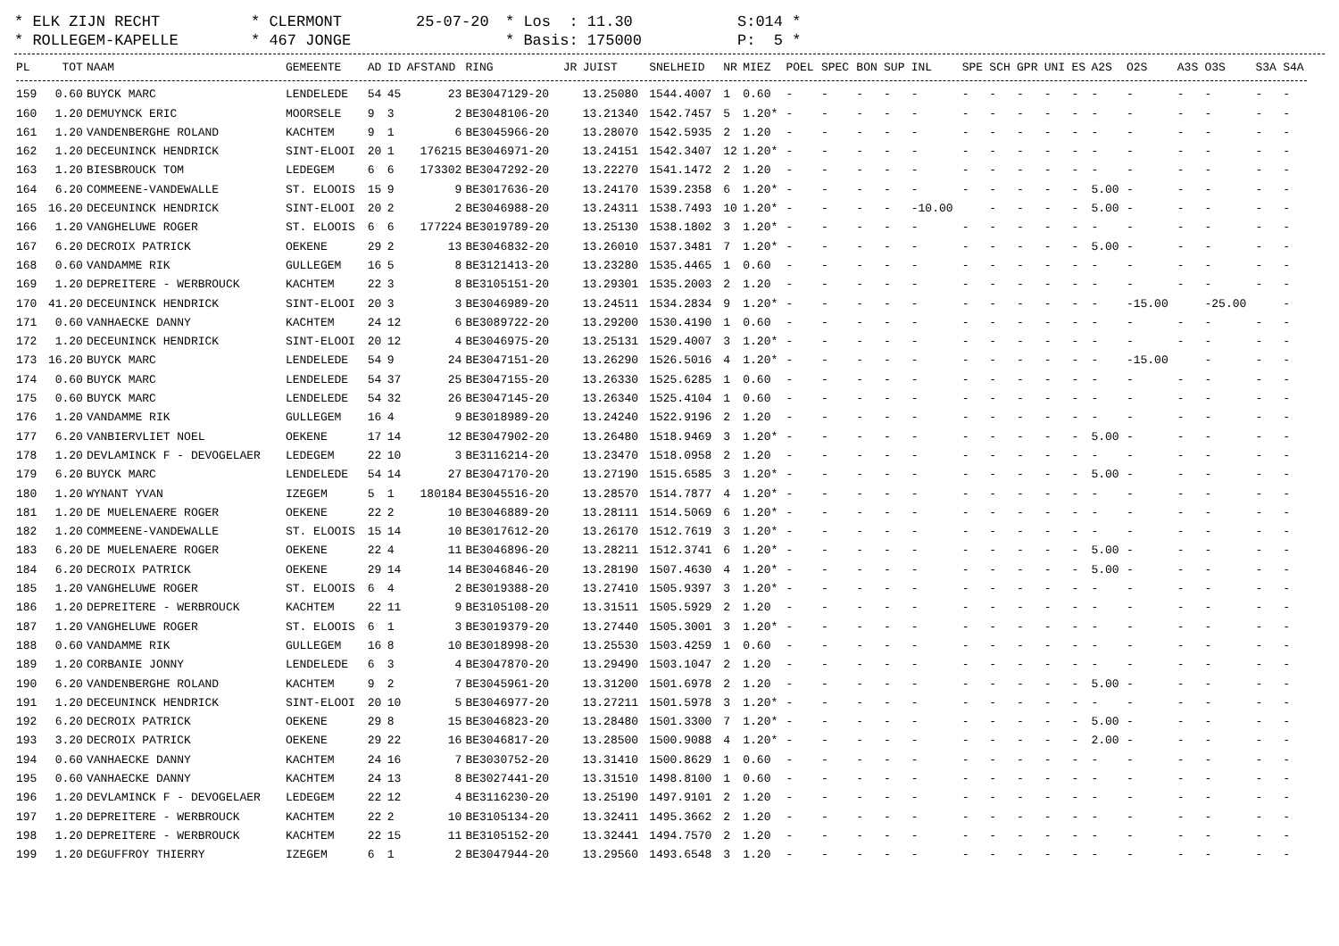* ELK ZIJN RECHT * CLERMONT 25-07-20 * Los : 11.30 S:014 * * ROLLEGEM-KAPELLE * 467 JONGE * Basis: 175000 P: 5 *
| PL | TOT | NAAM | GEMEENTE | AD | ID | AFSTAND | RING | JR | JUIST | SNELHEID | NR | MIEZ | POEL | SPEC | BON | SUP | INL | SPE | SCH | GPR | UNI | ES | A2S | O2S | A3S | O3S | S3A | S4A |
| --- | --- | --- | --- | --- | --- | --- | --- | --- | --- | --- | --- | --- | --- | --- | --- | --- | --- | --- | --- | --- | --- | --- | --- | --- | --- | --- | --- | --- |
| 159 | 0.60 | BUYCK MARC | LENDELEDE | 54 | 45 | 23 | BE3047129-20 | | 13.25080 | 1544.4007 | 1 | 0.60 | - | - | - | - | - | - | - | - | - | - | - | - | - | - | - | - |
| 160 | 1.20 | DEMUYNCK ERIC | MOORSELE | 9 | 3 | 2 | BE3048106-20 | | 13.21340 | 1542.7457 | 5 | 1.20* | - | - | - | - | - | - | - | - | - | - | - | - | - | - | - | - |
| 161 | 1.20 | VANDENBERGHE ROLAND | KACHTEM | 9 | 1 | 6 | BE3045966-20 | | 13.28070 | 1542.5935 | 2 | 1.20 | - | - | - | - | - | - | - | - | - | - | - | - | - | - | - | - |
| 162 | 1.20 | DECEUNINCK HENDRICK | SINT-ELOOI | 20 | 1 | 176215 | BE3046971-20 | | 13.24151 | 1542.3407 | 12 | 1.20* | - | - | - | - | - | - | - | - | - | - | - | - | - | - | - | - |
| 163 | 1.20 | BIESBROUCK TOM | LEDEGEM | 6 | 6 | 173302 | BE3047292-20 | | 13.22270 | 1541.1472 | 2 | 1.20 | - | - | - | - | - | - | - | - | - | - | - | - | - | - | - | - |
| 164 | 6.20 | COMMEENE-VANDEWALLE | ST. ELOOIS | 15 | 9 | 9 | BE3017636-20 | | 13.24170 | 1539.2358 | 6 | 1.20* | - | - | - | - | - | - | - | - | - | - | 5.00 | - | - | - | - | - |
| 165 | 16.20 | DECEUNINCK HENDRICK | SINT-ELOOI | 20 | 2 | 2 | BE3046988-20 | | 13.24311 | 1538.7493 | 10 | 1.20* | - | - | - | - | -10.00 | | - | - | - | - | 5.00 | - | - | - | - | - |
| 166 | 1.20 | VANGHELUWE ROGER | ST. ELOOIS | 6 | 6 | 177224 | BE3019789-20 | | 13.25130 | 1538.1802 | 3 | 1.20* | - | - | - | - | - | - | - | - | - | - | - | - | - | - | - | - |
| 167 | 6.20 | DECROIX PATRICK | OEKENE | 29 | 2 | 13 | BE3046832-20 | | 13.26010 | 1537.3481 | 7 | 1.20* | - | - | - | - | - | - | - | - | - | - | 5.00 | - | - | - | - | - |
| 168 | 0.60 | VANDAMME RIK | GULLEGEM | 16 | 5 | 8 | BE3121413-20 | | 13.23280 | 1535.4465 | 1 | 0.60 | - | - | - | - | - | - | - | - | - | - | - | - | - | - | - | - |
| 169 | 1.20 | DEPREITERE - WERBROUCK | KACHTEM | 22 | 3 | 8 | BE3105151-20 | | 13.29301 | 1535.2003 | 2 | 1.20 | - | - | - | - | - | - | - | - | - | - | - | - | - | - | - | - |
| 170 | 41.20 | DECEUNINCK HENDRICK | SINT-ELOOI | 20 | 3 | 3 | BE3046989-20 | | 13.24511 | 1534.2834 | 9 | 1.20* | - | - | - | - | - | - | - | - | - | - | - | -15.00 | | -25.00 | | - |
| 171 | 0.60 | VANHAECKE DANNY | KACHTEM | 24 | 12 | 6 | BE3089722-20 | | 13.29200 | 1530.4190 | 1 | 0.60 | - | - | - | - | - | - | - | - | - | - | - | - | - | - | - | - |
| 172 | 1.20 | DECEUNINCK HENDRICK | SINT-ELOOI | 20 | 12 | 4 | BE3046975-20 | | 13.25131 | 1529.4007 | 3 | 1.20* | - | - | - | - | - | - | - | - | - | - | - | - | - | - | - | - |
| 173 | 16.20 | BUYCK MARC | LENDELEDE | 54 | 9 | 24 | BE3047151-20 | | 13.26290 | 1526.5016 | 4 | 1.20* | - | - | - | - | - | - | - | - | - | - | - | -15.00 | | - | - | - |
| 174 | 0.60 | BUYCK MARC | LENDELEDE | 54 | 37 | 25 | BE3047155-20 | | 13.26330 | 1525.6285 | 1 | 0.60 | - | - | - | - | - | - | - | - | - | - | - | - | - | - | - | - |
| 175 | 0.60 | BUYCK MARC | LENDELEDE | 54 | 32 | 26 | BE3047145-20 | | 13.26340 | 1525.4104 | 1 | 0.60 | - | - | - | - | - | - | - | - | - | - | - | - | - | - | - | - |
| 176 | 1.20 | VANDAMME RIK | GULLEGEM | 16 | 4 | 9 | BE3018989-20 | | 13.24240 | 1522.9196 | 2 | 1.20 | - | - | - | - | - | - | - | - | - | - | - | - | - | - | - | - |
| 177 | 6.20 | VANBIERVLIET NOEL | OEKENE | 17 | 14 | 12 | BE3047902-20 | | 13.26480 | 1518.9469 | 3 | 1.20* | - | - | - | - | - | - | - | - | - | - | 5.00 | - | - | - | - | - |
| 178 | 1.20 | DEVLAMINCK F - DEVOGELAER | LEDEGEM | 22 | 10 | 3 | BE3116214-20 | | 13.23470 | 1518.0958 | 2 | 1.20 | - | - | - | - | - | - | - | - | - | - | - | - | - | - | - | - |
| 179 | 6.20 | BUYCK MARC | LENDELEDE | 54 | 14 | 27 | BE3047170-20 | | 13.27190 | 1515.6585 | 3 | 1.20* | - | - | - | - | - | - | - | - | - | - | 5.00 | - | - | - | - | - |
| 180 | 1.20 | WYNANT YVAN | IZEGEM | 5 | 1 | 180184 | BE3045516-20 | | 13.28570 | 1514.7877 | 4 | 1.20* | - | - | - | - | - | - | - | - | - | - | - | - | - | - | - | - |
| 181 | 1.20 | DE MUELENAERE ROGER | OEKENE | 22 | 2 | 10 | BE3046889-20 | | 13.28111 | 1514.5069 | 6 | 1.20* | - | - | - | - | - | - | - | - | - | - | - | - | - | - | - | - |
| 182 | 1.20 | COMMEENE-VANDEWALLE | ST. ELOOIS | 15 | 14 | 10 | BE3017612-20 | | 13.26170 | 1512.7619 | 3 | 1.20* | - | - | - | - | - | - | - | - | - | - | - | - | - | - | - | - |
| 183 | 6.20 | DE MUELENAERE ROGER | OEKENE | 22 | 4 | 11 | BE3046896-20 | | 13.28211 | 1512.3741 | 6 | 1.20* | - | - | - | - | - | - | - | - | - | - | 5.00 | - | - | - | - | - |
| 184 | 6.20 | DECROIX PATRICK | OEKENE | 29 | 14 | 14 | BE3046846-20 | | 13.28190 | 1507.4630 | 4 | 1.20* | - | - | - | - | - | - | - | - | - | - | 5.00 | - | - | - | - | - |
| 185 | 1.20 | VANGHELUWE ROGER | ST. ELOOIS | 6 | 4 | 2 | BE3019388-20 | | 13.27410 | 1505.9397 | 3 | 1.20* | - | - | - | - | - | - | - | - | - | - | - | - | - | - | - | - |
| 186 | 1.20 | DEPREITERE - WERBROUCK | KACHTEM | 22 | 11 | 9 | BE3105108-20 | | 13.31511 | 1505.5929 | 2 | 1.20 | - | - | - | - | - | - | - | - | - | - | - | - | - | - | - | - |
| 187 | 1.20 | VANGHELUWE ROGER | ST. ELOOIS | 6 | 1 | 3 | BE3019379-20 | | 13.27440 | 1505.3001 | 3 | 1.20* | - | - | - | - | - | - | - | - | - | - | - | - | - | - | - | - |
| 188 | 0.60 | VANDAMME RIK | GULLEGEM | 16 | 8 | 10 | BE3018998-20 | | 13.25530 | 1503.4259 | 1 | 0.60 | - | - | - | - | - | - | - | - | - | - | - | - | - | - | - | - |
| 189 | 1.20 | CORBANIE JONNY | LENDELEDE | 6 | 3 | 4 | BE3047870-20 | | 13.29490 | 1503.1047 | 2 | 1.20 | - | - | - | - | - | - | - | - | - | - | - | - | - | - | - | - |
| 190 | 6.20 | VANDENBERGHE ROLAND | KACHTEM | 9 | 2 | 7 | BE3045961-20 | | 13.31200 | 1501.6978 | 2 | 1.20 | - | - | - | - | - | - | - | - | - | - | 5.00 | - | - | - | - | - |
| 191 | 1.20 | DECEUNINCK HENDRICK | SINT-ELOOI | 20 | 10 | 5 | BE3046977-20 | | 13.27211 | 1501.5978 | 3 | 1.20* | - | - | - | - | - | - | - | - | - | - | - | - | - | - | - | - |
| 192 | 6.20 | DECROIX PATRICK | OEKENE | 29 | 8 | 15 | BE3046823-20 | | 13.28480 | 1501.3300 | 7 | 1.20* | - | - | - | - | - | - | - | - | - | - | 5.00 | - | - | - | - | - |
| 193 | 3.20 | DECROIX PATRICK | OEKENE | 29 | 22 | 16 | BE3046817-20 | | 13.28500 | 1500.9088 | 4 | 1.20* | - | - | - | - | - | - | - | - | - | - | 2.00 | - | - | - | - | - |
| 194 | 0.60 | VANHAECKE DANNY | KACHTEM | 24 | 16 | 7 | BE3030752-20 | | 13.31410 | 1500.8629 | 1 | 0.60 | - | - | - | - | - | - | - | - | - | - | - | - | - | - | - | - |
| 195 | 0.60 | VANHAECKE DANNY | KACHTEM | 24 | 13 | 8 | BE3027441-20 | | 13.31510 | 1498.8100 | 1 | 0.60 | - | - | - | - | - | - | - | - | - | - | - | - | - | - | - | - |
| 196 | 1.20 | DEVLAMINCK F - DEVOGELAER | LEDEGEM | 22 | 12 | 4 | BE3116230-20 | | 13.25190 | 1497.9101 | 2 | 1.20 | - | - | - | - | - | - | - | - | - | - | - | - | - | - | - | - |
| 197 | 1.20 | DEPREITERE - WERBROUCK | KACHTEM | 22 | 2 | 10 | BE3105134-20 | | 13.32411 | 1495.3662 | 2 | 1.20 | - | - | - | - | - | - | - | - | - | - | - | - | - | - | - | - |
| 198 | 1.20 | DEPREITERE - WERBROUCK | KACHTEM | 22 | 15 | 11 | BE3105152-20 | | 13.32441 | 1494.7570 | 2 | 1.20 | - | - | - | - | - | - | - | - | - | - | - | - | - | - | - | - |
| 199 | 1.20 | DEGUFFROY THIERRY | IZEGEM | 6 | 1 | 2 | BE3047944-20 | | 13.29560 | 1493.6548 | 3 | 1.20 | - | - | - | - | - | - | - | - | - | - | - | - | - | - | - | - |